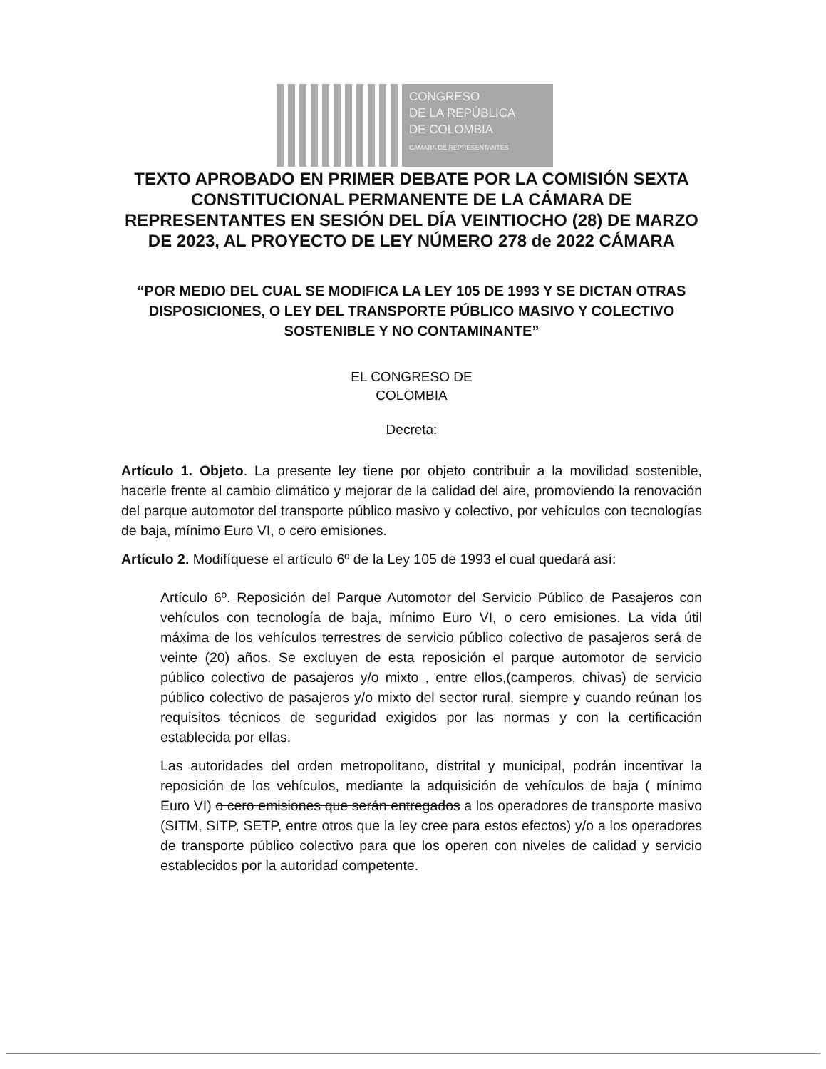CONGRESO
DE LA REPÚBLICA
DE COLOMBIA
CAMARA DE REPRESENTANTES
TEXTO APROBADO EN PRIMER DEBATE POR LA COMISIÓN SEXTA CONSTITUCIONAL PERMANENTE DE LA CÁMARA DE REPRESENTANTES EN SESIÓN DEL DÍA VEINTIOCHO (28) DE MARZO DE 2023, AL PROYECTO DE LEY NÚMERO 278 de 2022 CÁMARA
“POR MEDIO DEL CUAL SE MODIFICA LA LEY 105 DE 1993 Y SE DICTAN OTRAS DISPOSICIONES, O LEY DEL TRANSPORTE PÚBLICO MASIVO Y COLECTIVO SOSTENIBLE Y NO CONTAMINANTE”
EL CONGRESO DE
COLOMBIA
Decreta:
Artículo 1. Objeto. La presente ley tiene por objeto contribuir a la movilidad sostenible, hacerle frente al cambio climático y mejorar de la calidad del aire, promoviendo la renovación del parque automotor del transporte público masivo y colectivo, por vehículos con tecnologías de baja, mínimo Euro VI, o cero emisiones.
Artículo 2. Modifíquese el artículo 6º de la Ley 105 de 1993 el cual quedará así:
Artículo 6º. Reposición del Parque Automotor del Servicio Público de Pasajeros con vehículos con tecnología de baja, mínimo Euro VI, o cero emisiones. La vida útil máxima de los vehículos terrestres de servicio público colectivo de pasajeros será de veinte (20) años. Se excluyen de esta reposición el parque automotor de servicio público colectivo de pasajeros y/o mixto , entre ellos,(camperos, chivas) de servicio público colectivo de pasajeros y/o mixto del sector rural, siempre y cuando reúnan los requisitos técnicos de seguridad exigidos por las normas y con la certificación establecida por ellas.
Las autoridades del orden metropolitano, distrital y municipal, podrán incentivar la reposición de los vehículos, mediante la adquisición de vehículos de baja ( mínimo Euro VI) o cero emisiones que serán entregados a los operadores de transporte masivo (SITM, SITP, SETP, entre otros que la ley cree para estos efectos) y/o a los operadores de transporte público colectivo para que los operen con niveles de calidad y servicio establecidos por la autoridad competente.